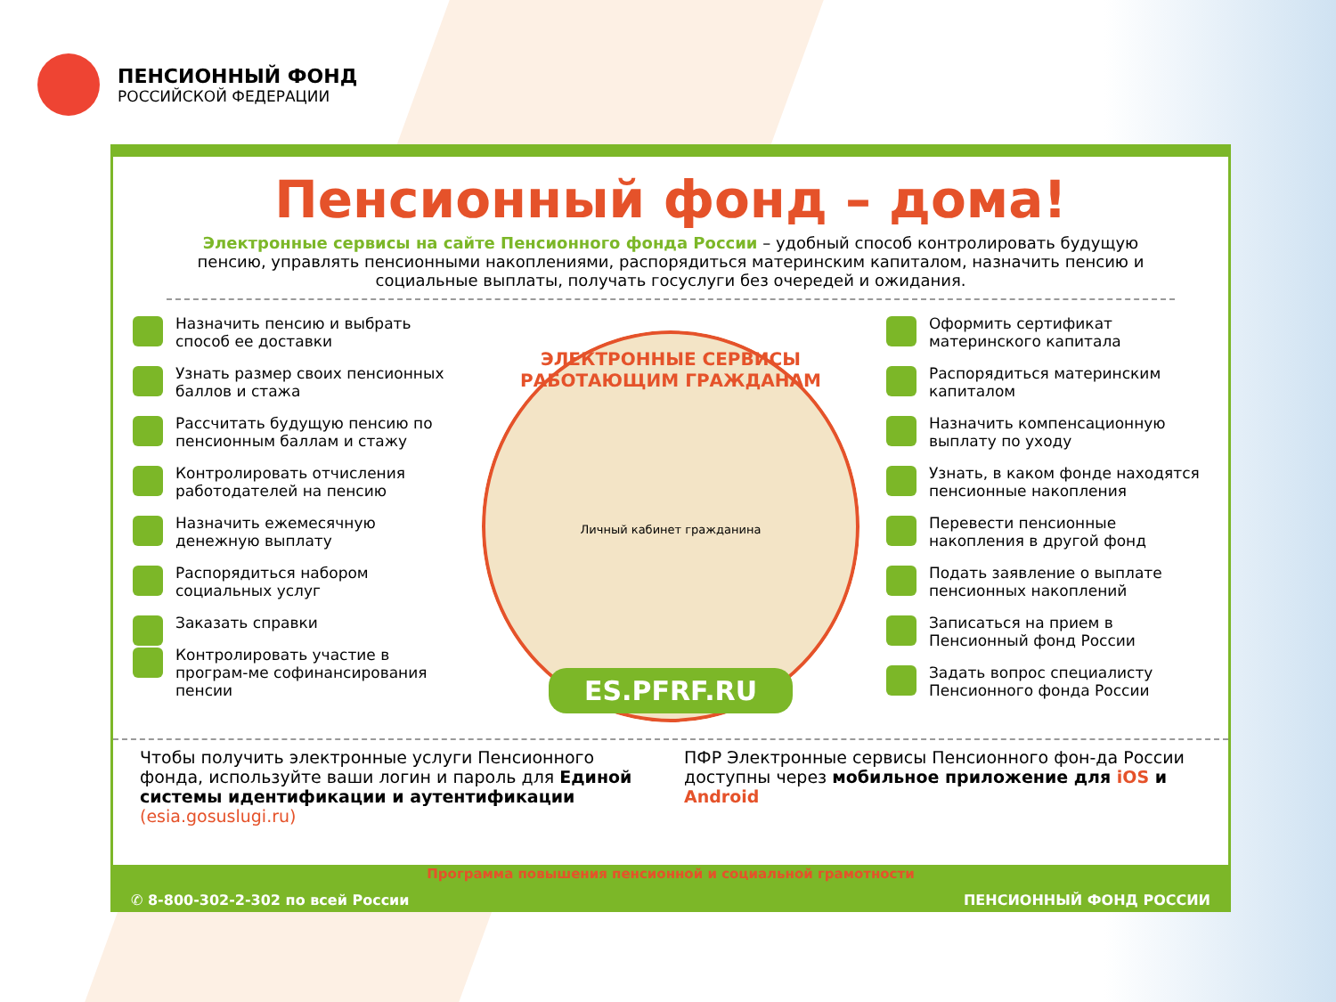ПЕНСИОННЫЙ ФОНД
РОССИЙСКОЙ ФЕДЕРАЦИИ
Пенсионный фонд – дома!
Электронные сервисы на сайте Пенсионного фонда России – удобный способ контролировать будущую пенсию, управлять пенсионными накоплениями, распорядиться материнским капиталом, назначить пенсию и социальные выплаты, получать госуслуги без очередей и ожидания.
Назначить пенсию и выбрать способ ее доставки
Узнать размер своих пенсионных баллов и стажа
Рассчитать будущую пенсию по пенсионным баллам и стажу
Контролировать отчисления работодателей на пенсию
Назначить ежемесячную денежную выплату
Распорядиться набором социальных услуг
Заказать справки
Контролировать участие в програм-ме софинансирования пенсии
ЭЛЕКТРОННЫЕ СЕРВИСЫ РАБОТАЮЩИМ ГРАЖДАНАМ
Личный кабинет гражданина
ES.PFRF.RU
Оформить сертификат материнского капитала
Распорядиться материнским капиталом
Назначить компенсационную выплату по уходу
Узнать, в каком фонде находятся пенсионные накопления
Перевести пенсионные накопления в другой фонд
Подать заявление о выплате пенсионных накоплений
Записаться на прием в Пенсионный фонд России
Задать вопрос специалисту Пенсионного фонда России
Чтобы получить электронные услуги Пенсионного фонда, используйте ваши логин и пароль для Единой системы идентификации и аутентификации (esia.gosuslugi.ru)
ПФР Электронные сервисы Пенсионного фон-да России доступны через мобильное приложение для iOS и Android
Программа повышения пенсионной и социальной грамотности
✆ 8-800-302-2-302 по всей России ПЕНСИОННЫЙ ФОНД РОССИИ